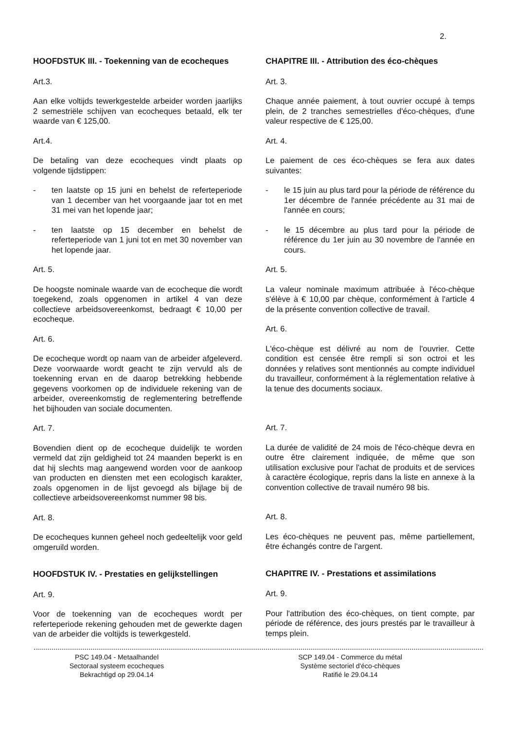2.
HOOFDSTUK III. - Toekenning van de ecocheques
Art.3.
Aan elke voltijds tewerkgestelde arbeider worden jaarlijks 2 semestriële schijven van ecocheques betaald, elk ter waarde van € 125,00.
Art.4.
De betaling van deze ecocheques vindt plaats op volgende tijdstippen:
- ten laatste op 15 juni en behelst de referteperiode van 1 december van het voorgaande jaar tot en met 31 mei van het lopende jaar;
- ten laatste op 15 december en behelst de referteperiode van 1 juni tot en met 30 november van het lopende jaar.
Art. 5.
De hoogste nominale waarde van de ecocheque die wordt toegekend, zoals opgenomen in artikel 4 van deze collectieve arbeidsovereenkomst, bedraagt € 10,00 per ecocheque.
Art. 6.
De ecocheque wordt op naam van de arbeider afgeleverd. Deze voorwaarde wordt geacht te zijn vervuld als de toekenning ervan en de daarop betrekking hebbende gegevens voorkomen op de individuele rekening van de arbeider, overeenkomstig de reglementering betreffende het bijhouden van sociale documenten.
Art. 7.
Bovendien dient op de ecocheque duidelijk te worden vermeld dat zijn geldigheid tot 24 maanden beperkt is en dat hij slechts mag aangewend worden voor de aankoop van producten en diensten met een ecologisch karakter, zoals opgenomen in de lijst gevoegd als bijlage bij de collectieve arbeidsovereenkomst nummer 98 bis.
Art. 8.
De ecocheques kunnen geheel noch gedeeltelijk voor geld omgeruild worden.
HOOFDSTUK IV. - Prestaties en gelijkstellingen
Art. 9.
Voor de toekenning van de ecocheques wordt per referteperiode rekening gehouden met de gewerkte dagen van de arbeider die voltijds is tewerkgesteld.
CHAPITRE III. - Attribution des éco-chèques
Art. 3.
Chaque année paiement, à tout ouvrier occupé à temps plein, de 2 tranches semestrielles d'éco-chèques, d'une valeur respective de € 125,00.
Art. 4.
Le paiement de ces éco-chèques se fera aux dates suivantes:
- le 15 juin au plus tard pour la période de référence du 1er décembre de l'année précédente au 31 mai de l'année en cours;
- le 15 décembre au plus tard pour la période de référence du 1er juin au 30 novembre de l'année en cours.
Art. 5.
La valeur nominale maximum attribuée à l'éco-chèque s'élève à € 10,00 par chèque, conformément à l'article 4 de la présente convention collective de travail.
Art. 6.
L'éco-chèque est délivré au nom de l'ouvrier. Cette condition est censée être rempli si son octroi et les données y relatives sont mentionnés au compte individuel du travailleur, conformément à la réglementation relative à la tenue des documents sociaux.
Art. 7.
La durée de validité de 24 mois de l'éco-chèque devra en outre être clairement indiquée, de même que son utilisation exclusive pour l'achat de produits et de services à caractère écologique, repris dans la liste en annexe à la convention collective de travail numéro 98 bis.
Art. 8.
Les éco-chèques ne peuvent pas, même partiellement, être échangés contre de l'argent.
CHAPITRE IV. - Prestations et assimilations
Art. 9.
Pour l'attribution des éco-chèques, on tient compte, par période de référence, des jours prestés par le travailleur à temps plein.
PSC 149.04 - Metaalhandel
Sectoraal systeem ecocheques
Bekrachtigd op 29.04.14
SCP 149.04 - Commerce du métal
Système sectoriel d'éco-chèques
Ratifié le 29.04.14